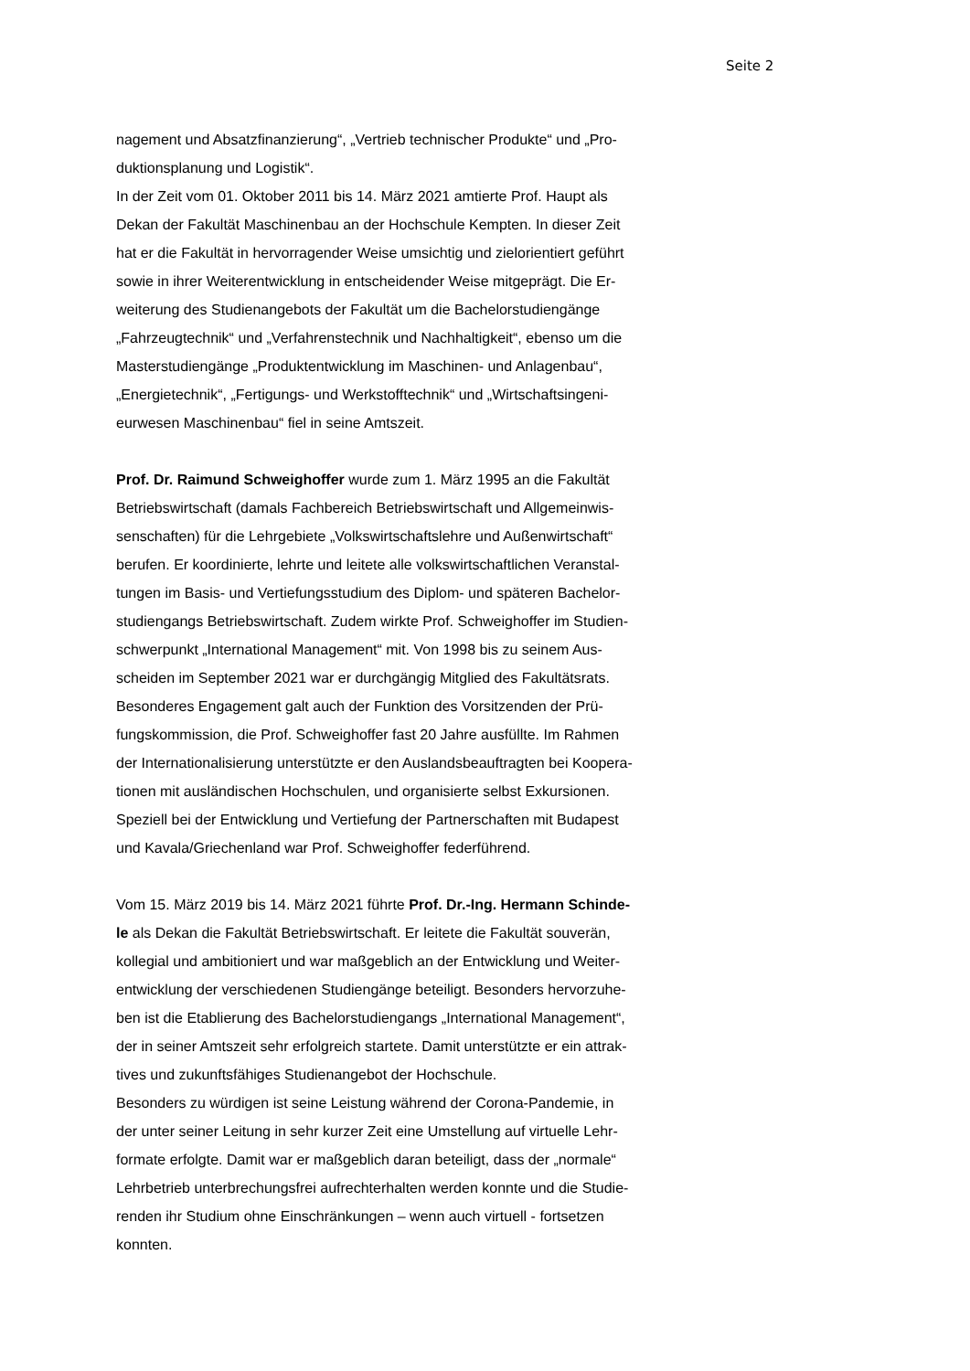Seite 2
nagement und Absatzfinanzierung“, „Vertrieb technischer Produkte“ und „Pro-
duktionsplanung und Logistik“.
In der Zeit vom 01. Oktober 2011 bis 14. März 2021 amtierte Prof. Haupt als
Dekan der Fakultät Maschinenbau an der Hochschule Kempten. In dieser Zeit
hat er die Fakultät in hervorragender Weise umsichtig und zielorientiert geführt
sowie in ihrer Weiterentwicklung in entscheidender Weise mitgeprägt. Die Er-
weiterung des Studienangebots der Fakultät um die Bachelorstudiengänge
„Fahrzeugtechnik“ und „Verfahrenstechnik und Nachhaltigkeit“, ebenso um die
Masterstudiengänge „Produktentwicklung im Maschinen- und Anlagenbau“,
„Energietechnik“, „Fertigungs- und Werkstofftechnik“ und „Wirtschaftsingeni-
eurwesen Maschinenbau“ fiel in seine Amtszeit.
Prof. Dr. Raimund Schweighoffer wurde zum 1. März 1995 an die Fakultät
Betriebswirtschaft (damals Fachbereich Betriebswirtschaft und Allgemeinwis-
senschaften) für die Lehrgebiete „Volkswirtschaftslehre und Außenwirtschaft“
berufen. Er koordinierte, lehrte und leitete alle volkswirtschaftlichen Veranstal-
tungen im Basis- und Vertiefungsstudium des Diplom- und späteren Bachelor-
studiengangs Betriebswirtschaft. Zudem wirkte Prof. Schweighoffer im Studien-
schwerpunkt „International Management“ mit. Von 1998 bis zu seinem Aus-
scheiden im September 2021 war er durchgängig Mitglied des Fakultätsrats.
Besonderes Engagement galt auch der Funktion des Vorsitzenden der Prü-
fungskommission, die Prof. Schweighoffer fast 20 Jahre ausfüllte. Im Rahmen
der Internationalisierung unterstützte er den Auslandsbeauftragten bei Koopera-
tionen mit ausländischen Hochschulen, und organisierte selbst Exkursionen.
Speziell bei der Entwicklung und Vertiefung der Partnerschaften mit Budapest
und Kavala/Griechenland war Prof. Schweighoffer federführend.
Vom 15. März 2019 bis 14. März 2021 führte Prof. Dr.-Ing. Hermann Schinde-
le als Dekan die Fakultät Betriebswirtschaft. Er leitete die Fakultät souverän,
kollegial und ambitioniert und war maßgeblich an der Entwicklung und Weiter-
entwicklung der verschiedenen Studiengänge beteiligt. Besonders hervorzuhe-
ben ist die Etablierung des Bachelorstudiengangs „International Management“,
der in seiner Amtszeit sehr erfolgreich startete. Damit unterstützte er ein attrak-
tives und zukunftsfähiges Studienangebot der Hochschule.
Besonders zu würdigen ist seine Leistung während der Corona-Pandemie, in
der unter seiner Leitung in sehr kurzer Zeit eine Umstellung auf virtuelle Lehr-
formate erfolgte. Damit war er maßgeblich daran beteiligt, dass der „normale“
Lehrbetrieb unterbrechungsfrei aufrechterhalten werden konnte und die Studie-
renden ihr Studium ohne Einschränkungen – wenn auch virtuell - fortsetzen
konnten.